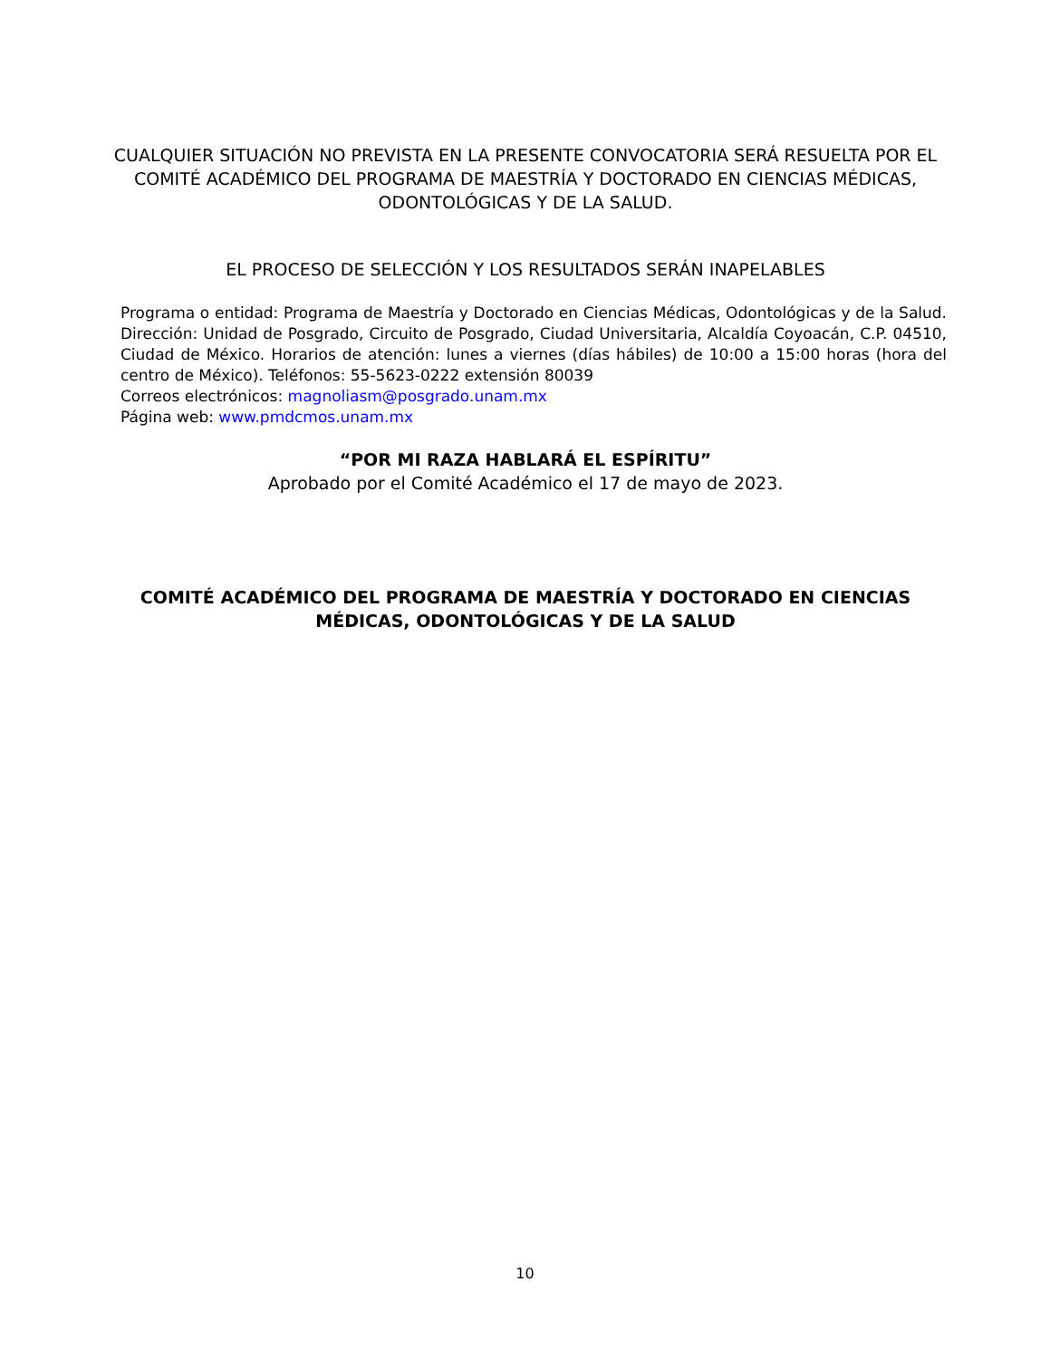CUALQUIER SITUACIÓN NO PREVISTA EN LA PRESENTE CONVOCATORIA SERÁ RESUELTA POR EL COMITÉ ACADÉMICO DEL PROGRAMA DE MAESTRÍA Y DOCTORADO EN CIENCIAS MÉDICAS, ODONTOLÓGICAS Y DE LA SALUD.
EL PROCESO DE SELECCIÓN Y LOS RESULTADOS SERÁN INAPELABLES
Programa o entidad: Programa de Maestría y Doctorado en Ciencias Médicas, Odontológicas y de la Salud. Dirección: Unidad de Posgrado, Circuito de Posgrado, Ciudad Universitaria, Alcaldía Coyoacán, C.P. 04510, Ciudad de México. Horarios de atención: lunes a viernes (días hábiles) de 10:00 a 15:00 horas (hora del centro de México). Teléfonos: 55-5623-0222 extensión 80039
Correos electrónicos: magnoliasm@posgrado.unam.mx
Página web: www.pmdcmos.unam.mx
“POR MI RAZA HABLARÁ EL ESPÍRITU”
Aprobado por el Comité Académico el 17 de mayo de 2023.
COMITÉ ACADÉMICO DEL PROGRAMA DE MAESTRÍA Y DOCTORADO EN CIENCIAS MÉDICAS, ODONTOLÓGICAS Y DE LA SALUD
10